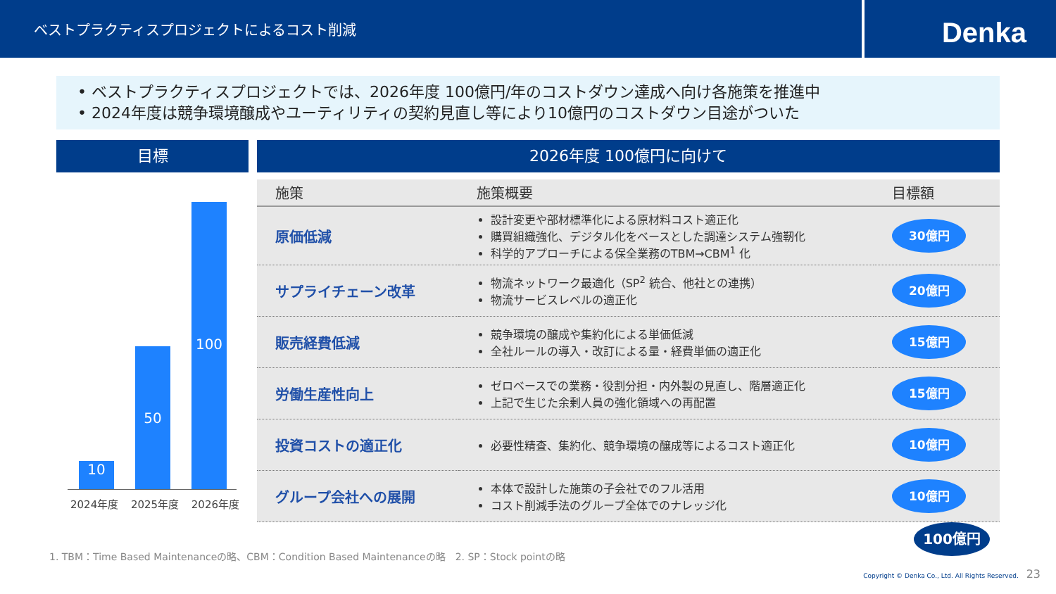ベストプラクティスプロジェクトによるコスト削減
Denka
• ベストプラクティスプロジェクトでは、2026年度 100億円/年のコストダウン達成へ向け各施策を推進中
• 2024年度は競争環境醸成やユーティリティの契約見直し等により10億円のコストダウン目途がついた
目標
10
50
100
2024年度 2025年度 2026年度
2026年度 100億円に向けて
| 施策 | 施策概要 | 目標額 |
| --- | --- | --- |
| 原価低減 | 設計変更や部材標準化による原材料コスト適正化 購買組織強化、デジタル化をベースとした調達システム強靭化 科学的アプローチによる保全業務のTBM→CBM<sup>1</sup> 化 | 30億円 |
| サプライチェーン改革 | 物流ネットワーク最適化（SP<sup>2</sup> 統合、他社との連携） 物流サービスレベルの適正化 | 20億円 |
| 販売経費低減 | 競争環境の醸成や集約化による単価低減 全社ルールの導入・改訂による量・経費単価の適正化 | 15億円 |
| 労働生産性向上 | ゼロベースでの業務・役割分担・内外製の見直し、階層適正化 上記で生じた余剰人員の強化領域への再配置 | 15億円 |
| 投資コストの適正化 | 必要性精査、集約化、競争環境の醸成等によるコスト適正化 | 10億円 |
| グループ会社への展開 | 本体で設計した施策の子会社でのフル活用 コスト削減手法のグループ全体でのナレッジ化 | 10億円 |
100億円
1. TBM：Time Based Maintenanceの略、CBM：Condition Based Maintenanceの略　2. SP：Stock pointの略
Copyright © Denka Co., Ltd. All Rights Reserved. 23